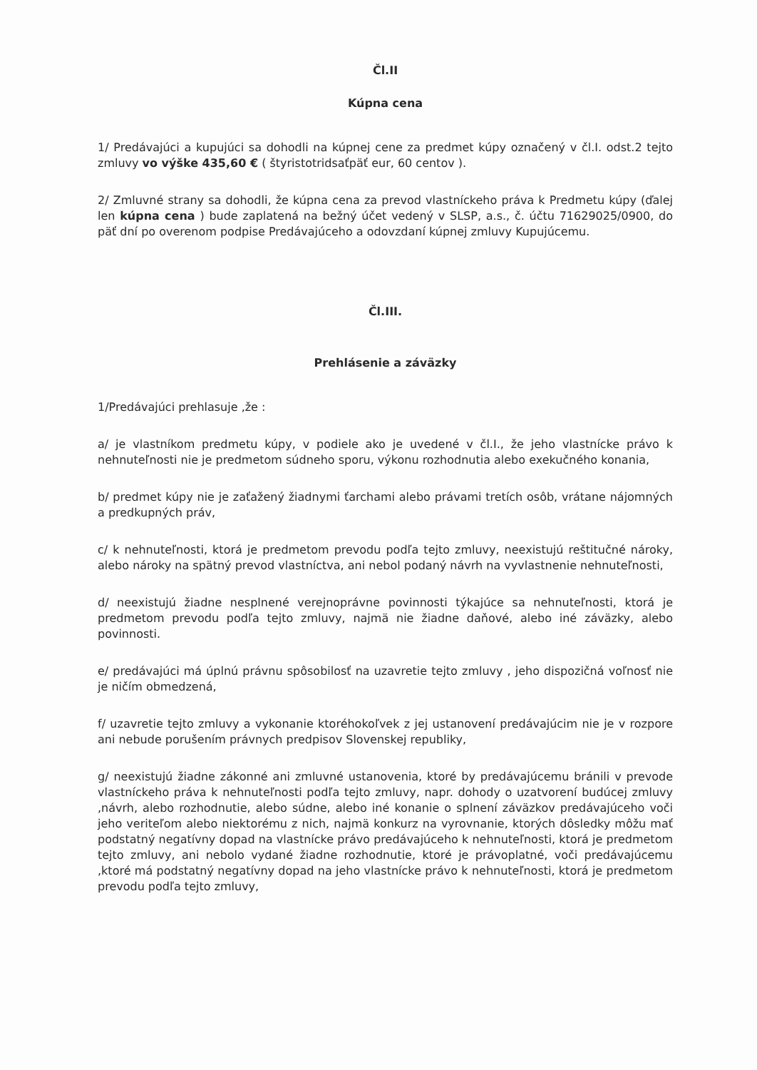Čl.II
Kúpna cena
1/ Predávajúci a kupujúci sa dohodli na kúpnej cene za predmet kúpy označený v čl.I. odst.2 tejto zmluvy vo výške 435,60 € ( štyristotridsaťpäť eur, 60 centov ).
2/ Zmluvné strany sa dohodli, že kúpna cena za prevod vlastníckeho práva k Predmetu kúpy (ďalej len kúpna cena ) bude zaplatená na bežný účet vedený v SLSP, a.s., č. účtu 71629025/0900, do päť dní po overenom podpise Predávajúceho a odovzdaní kúpnej zmluvy Kupujúcemu.
Čl.III.
Prehlásenie a záväzky
1/Predávajúci prehlasuje ,že :
a/ je vlastníkom predmetu kúpy, v podiele ako je uvedené v čl.I., že jeho vlastnícke právo k nehnuteľnosti nie je predmetom súdneho sporu, výkonu rozhodnutia alebo exekučného konania,
b/ predmet kúpy nie je zaťažený žiadnymi ťarchami alebo právami tretích osôb, vrátane nájomných a predkupných práv,
c/ k nehnuteľnosti, ktorá je predmetom prevodu podľa tejto zmluvy, neexistujú reštitučné nároky, alebo nároky na spätný prevod vlastníctva, ani nebol podaný návrh na vyvlastnenie nehnuteľnosti,
d/ neexistujú žiadne nesplnené verejnoprávne povinnosti týkajúce sa nehnuteľnosti, ktorá je predmetom prevodu podľa tejto zmluvy, najmä nie žiadne daňové, alebo iné záväzky, alebo povinnosti.
e/ predávajúci má úplnú právnu spôsobilosť na uzavretie tejto zmluvy , jeho dispozičná voľnosť nie je ničím obmedzená,
f/ uzavretie tejto zmluvy a vykonanie ktoréhokoľvek z jej ustanovení predávajúcim nie je v rozpore ani nebude porušením právnych predpisov Slovenskej republiky,
g/ neexistujú žiadne zákonné ani zmluvné ustanovenia, ktoré by predávajúcemu bránili v prevode vlastníckeho práva k nehnuteľnosti podľa tejto zmluvy, napr. dohody o uzatvorení budúcej zmluvy ,návrh, alebo rozhodnutie, alebo súdne, alebo iné konanie o splnení záväzkov predávajúceho voči jeho veriteľom alebo niektorému z nich, najmä konkurz na vyrovnanie, ktorých dôsledky môžu mať podstatný negatívny dopad na vlastnícke právo predávajúceho k nehnuteľnosti, ktorá je predmetom tejto zmluvy, ani nebolo vydané žiadne rozhodnutie, ktoré je právoplatné, voči predávajúcemu ,ktoré má podstatný negatívny dopad na jeho vlastnícke právo k nehnuteľnosti, ktorá je predmetom prevodu podľa tejto zmluvy,